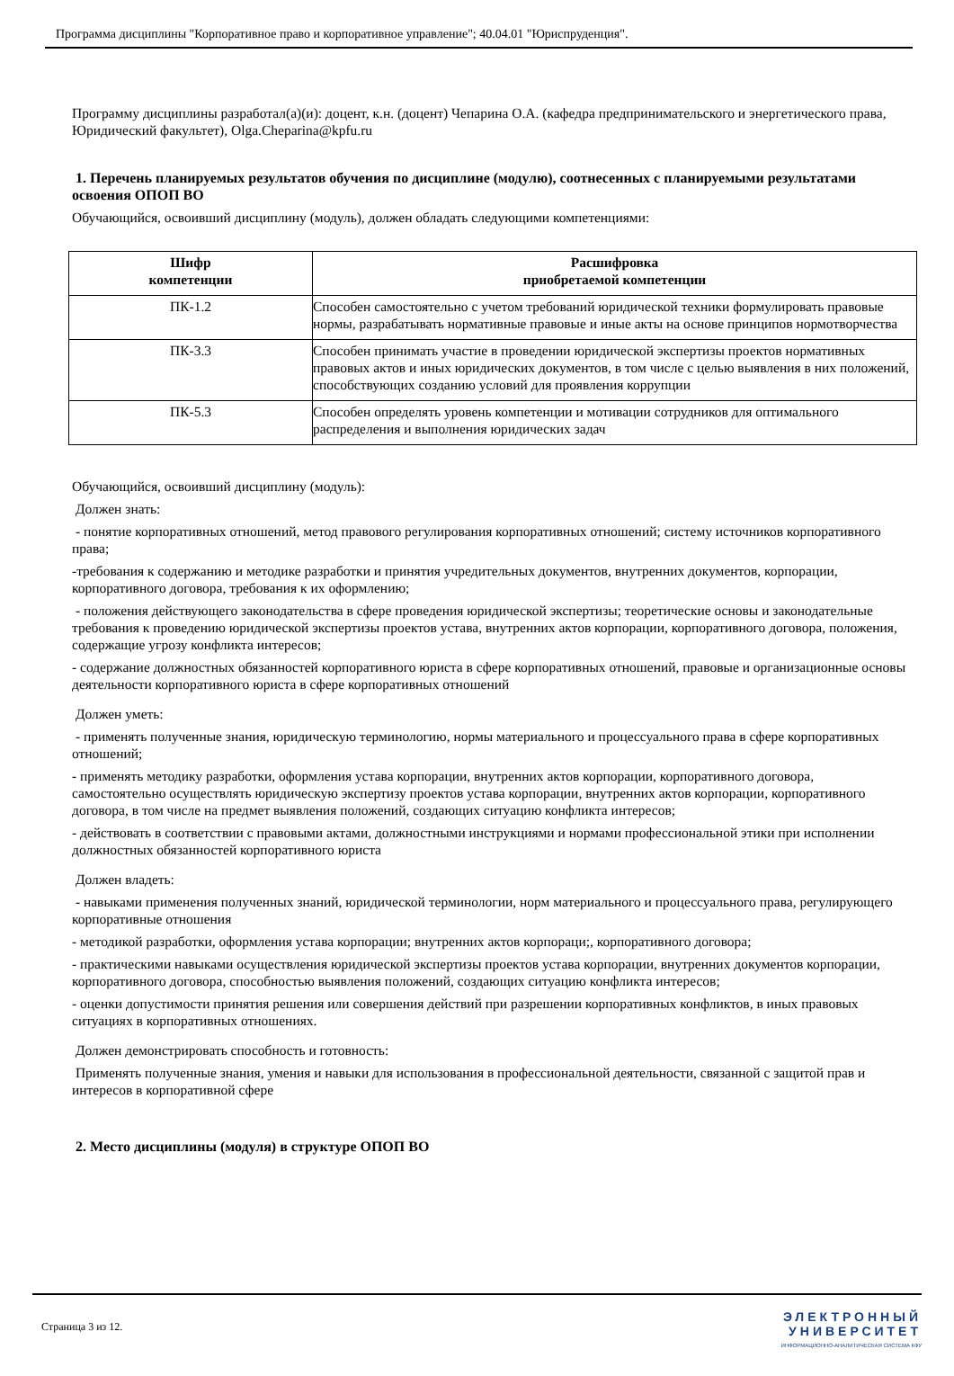Программа дисциплины "Корпоративное право и корпоративное управление"; 40.04.01 "Юриспруденция".
Программу дисциплины разработал(а)(и): доцент, к.н. (доцент) Чепарина О.А. (кафедра предпринимательского и энергетического права, Юридический факультет), Olga.Cheparina@kpfu.ru
1. Перечень планируемых результатов обучения по дисциплине (модулю), соотнесенных с планируемыми результатами освоения ОПОП ВО
Обучающийся, освоивший дисциплину (модуль), должен обладать следующими компетенциями:
| Шифр компетенции | Расшифровка приобретаемой компетенции |
| --- | --- |
| ПК-1.2 | Способен самостоятельно с учетом требований юридической техники формулировать правовые нормы, разрабатывать нормативные правовые и иные акты на основе принципов нормотворчества |
| ПК-3.3 | Способен принимать участие в проведении юридической экспертизы проектов нормативных правовых актов и иных юридических документов, в том числе с целью выявления в них положений, способствующих созданию условий для проявления коррупции |
| ПК-5.3 | Способен определять уровень компетенции и мотивации сотрудников для оптимального распределения и выполнения юридических задач |
Обучающийся, освоивший дисциплину (модуль):
Должен знать:
- понятие корпоративных отношений, метод правового регулирования корпоративных отношений; систему источников корпоративного права;
-требования к содержанию и методике разработки и принятия учредительных документов, внутренних документов, корпорации, корпоративного договора, требования к их оформлению;
- положения действующего законодательства в сфере проведения юридической экспертизы; теоретические основы и законодательные требования к проведению юридической экспертизы проектов устава, внутренних актов корпорации, корпоративного договора, положения, содержащие угрозу конфликта интересов;
- содержание должностных обязанностей корпоративного юриста в сфере корпоративных отношений, правовые и организационные основы деятельности корпоративного юриста в сфере корпоративных отношений
Должен уметь:
- применять полученные знания, юридическую терминологию, нормы материального и процессуального права в сфере корпоративных отношений;
- применять методику разработки, оформления устава корпорации, внутренних актов корпорации, корпоративного договора, самостоятельно осуществлять юридическую экспертизу проектов устава корпорации, внутренних актов корпорации, корпоративного договора, в том числе на предмет выявления положений, создающих ситуацию конфликта интересов;
- действовать в соответствии с правовыми актами, должностными инструкциями и нормами профессиональной этики при исполнении должностных обязанностей корпоративного юриста
Должен владеть:
- навыками применения полученных знаний, юридической терминологии, норм материального и процессуального права, регулирующего корпоративные отношения
- методикой разработки, оформления устава корпорации; внутренних актов корпораци;, корпоративного договора;
- практическими навыками осуществления юридической экспертизы проектов устава корпорации, внутренних документов корпорации, корпоративного договора, способностью выявления положений, создающих ситуацию конфликта интересов;
- оценки допустимости принятия решения или совершения действий при разрешении корпоративных конфликтов, в иных правовых ситуациях в корпоративных отношениях.
Должен демонстрировать способность и готовность:
Применять полученные знания, умения и навыки для использования в профессиональной деятельности, связанной с защитой прав и интересов в корпоративной сфере
2. Место дисциплины (модуля) в структуре ОПОП ВО
Страница 3 из 12.
ЭЛЕКТРОННЫЙ
УНИВЕРСИТЕТ
ИНФОРМАЦИОННО-АНАЛИТИЧЕСКАЯ СИСТЕМА КФУ